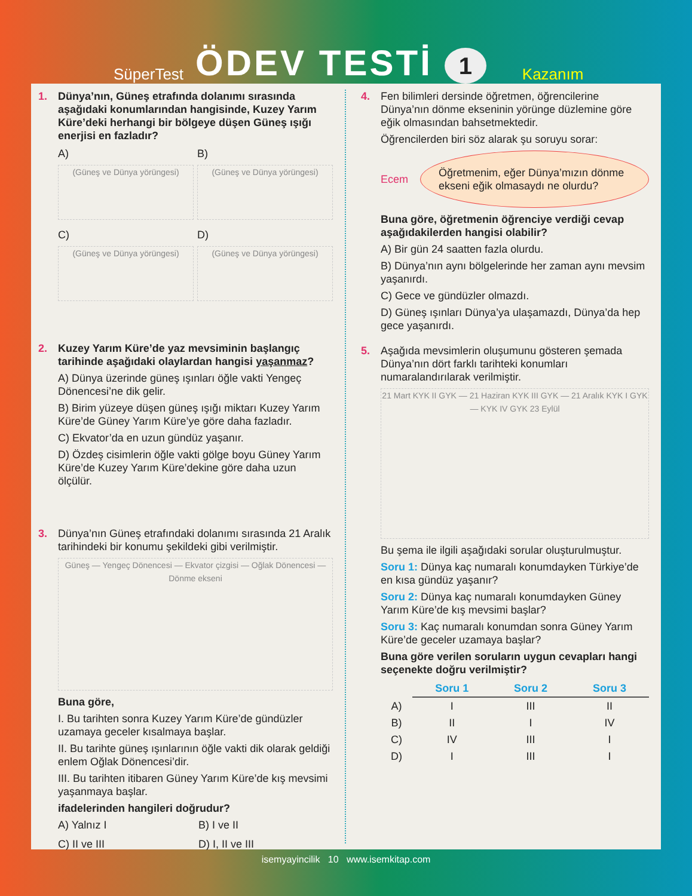SüperTest ÖDEV TESTİ 1 Kazanım
1.
Dünya’nın, Güneş etrafında dolanımı sırasında aşağıdaki konumlarından hangisinde, Kuzey Yarım Küre’deki herhangi bir bölgeye düşen Güneş ışığı enerjisi en fazladır?
A)
(Güneş ve Dünya yörüngesi)
B)
(Güneş ve Dünya yörüngesi)
C)
(Güneş ve Dünya yörüngesi)
D)
(Güneş ve Dünya yörüngesi)
2.
Kuzey Yarım Küre’de yaz mevsiminin başlangıç tarihinde aşağıdaki olaylardan hangisi yaşanmaz?
A) Dünya üzerinde güneş ışınları öğle vakti Yengeç Dönencesi’ne dik gelir.
B) Birim yüzeye düşen güneş ışığı miktarı Kuzey Yarım Küre’de Güney Yarım Küre’ye göre daha fazladır.
C) Ekvator’da en uzun gündüz yaşanır.
D) Özdeş cisimlerin öğle vakti gölge boyu Güney Yarım Küre’de Kuzey Yarım Küre’dekine göre daha uzun ölçülür.
3.
Dünya’nın Güneş etrafındaki dolanımı sırasında 21 Aralık tarihindeki bir konumu şekildeki gibi verilmiştir.
Güneş — Yengeç Dönencesi — Ekvator çizgisi — Oğlak Dönencesi — Dönme ekseni
Buna göre,
I. Bu tarihten sonra Kuzey Yarım Küre’de gündüzler uzamaya geceler kısalmaya başlar.
II. Bu tarihte güneş ışınlarının öğle vakti dik olarak geldiği enlem Oğlak Dönencesi’dir.
III. Bu tarihten itibaren Güney Yarım Küre’de kış mevsimi yaşanmaya başlar.
ifadelerinden hangileri doğrudur?
A) Yalnız I B) I ve II C) II ve III D) I, II ve III
4.
Fen bilimleri dersinde öğretmen, öğrencilerine Dünya’nın dönme ekseninin yörünge düzlemine göre eğik olmasından bahsetmektedir.
Öğrencilerden biri söz alarak şu soruyu sorar:
Ecem
Öğretmenim, eğer Dünya’mızın dönme ekseni eğik olmasaydı ne olurdu?
Buna göre, öğretmenin öğrenciye verdiği cevap aşağıdakilerden hangisi olabilir?
A) Bir gün 24 saatten fazla olurdu.
B) Dünya’nın aynı bölgelerinde her zaman aynı mevsim yaşanırdı.
C) Gece ve gündüzler olmazdı.
D) Güneş ışınları Dünya’ya ulaşamazdı, Dünya’da hep gece yaşanırdı.
5.
Aşağıda mevsimlerin oluşumunu gösteren şemada Dünya’nın dört farklı tarihteki konumları numaralandırılarak verilmiştir.
21 Mart KYK II GYK — 21 Haziran KYK III GYK — 21 Aralık KYK I GYK — KYK IV GYK 23 Eylül
Bu şema ile ilgili aşağıdaki sorular oluşturulmuştur.
Soru 1: Dünya kaç numaralı konumdayken Türkiye’de en kısa gündüz yaşanır?
Soru 2: Dünya kaç numaralı konumdayken Güney Yarım Küre’de kış mevsimi başlar?
Soru 3: Kaç numaralı konumdan sonra Güney Yarım Küre’de geceler uzamaya başlar?
Buna göre verilen soruların uygun cevapları hangi seçenekte doğru verilmiştir?
| | Soru 1 | Soru 2 | Soru 3 |
| --- | --- | --- | --- |
| A) | I | III | II |
| B) | II | I | IV |
| C) | IV | III | I |
| D) | I | III | I |
isemyayincilik 10 www.isemkitap.com